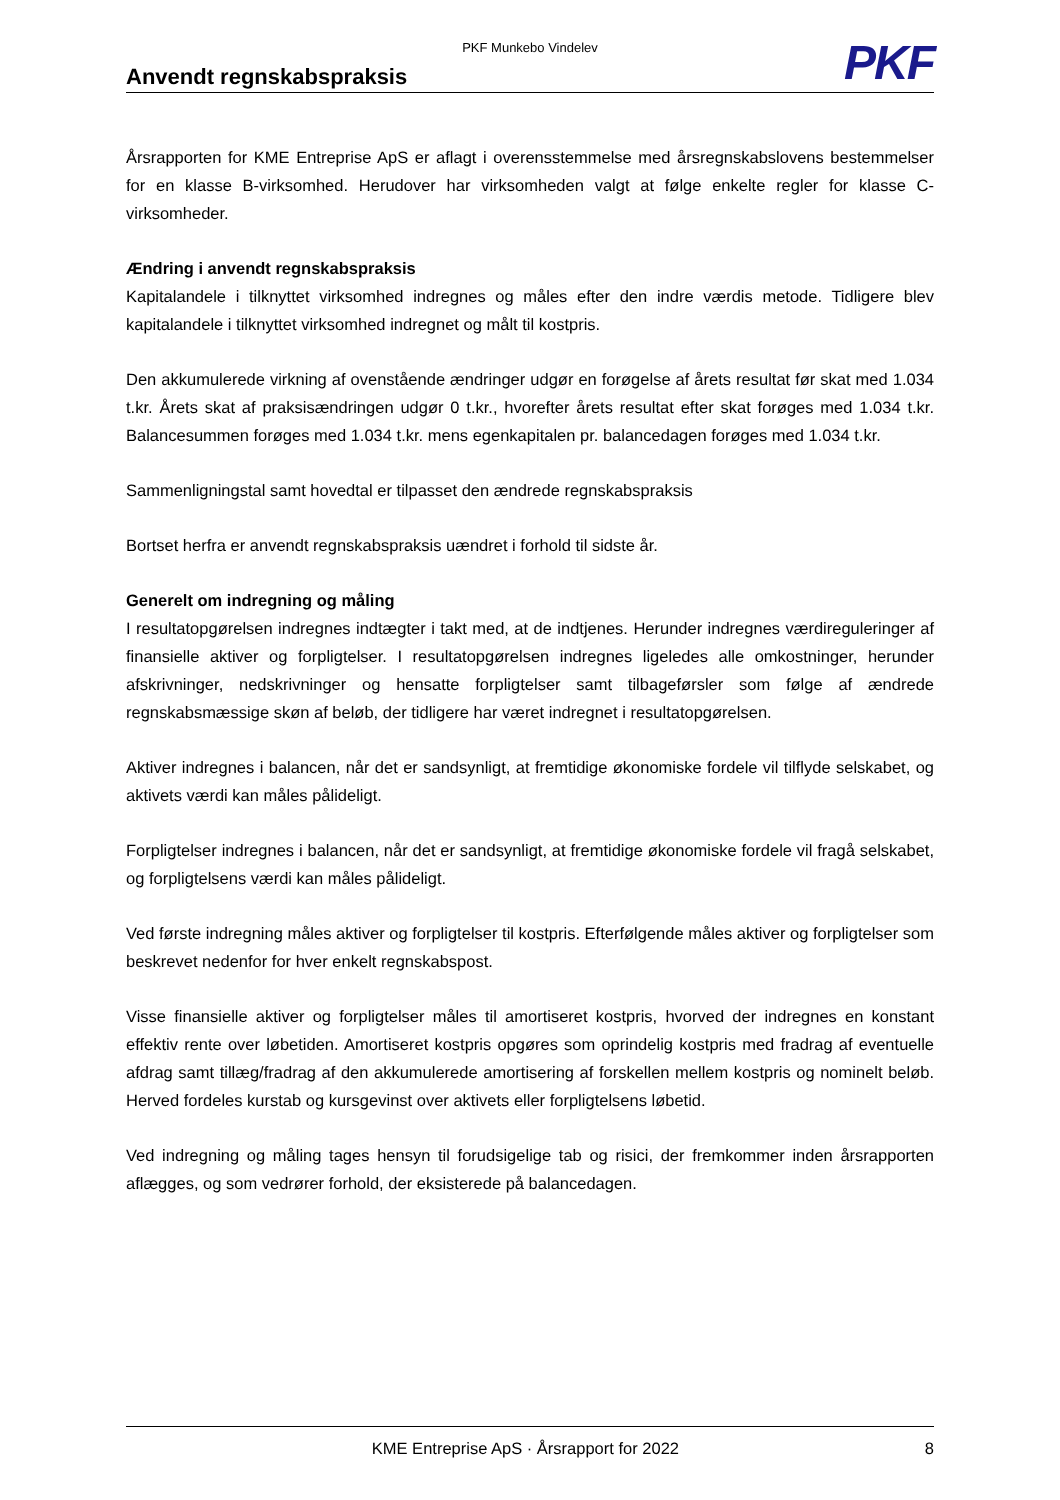PKF Munkebo Vindelev
Anvendt regnskabspraksis
PKF
Årsrapporten for KME Entreprise ApS er aflagt i overensstemmelse med årsregnskabslovens bestemmelser for en klasse B-virksomhed. Herudover har virksomheden valgt at følge enkelte regler for klasse C-virksomheder.
Ændring i anvendt regnskabspraksis
Kapitalandele i tilknyttet virksomhed indregnes og måles efter den indre værdis metode. Tidligere blev kapitalandele i tilknyttet virksomhed indregnet og målt til kostpris.
Den akkumulerede virkning af ovenstående ændringer udgør en forøgelse af årets resultat før skat med 1.034 t.kr. Årets skat af praksisændringen udgør 0 t.kr., hvorefter årets resultat efter skat forøges med 1.034 t.kr. Balancesummen forøges med 1.034 t.kr. mens egenkapitalen pr. balancedagen forøges med 1.034 t.kr.
Sammenligningstal samt hovedtal er tilpasset den ændrede regnskabspraksis
Bortset herfra er anvendt regnskabspraksis uændret i forhold til sidste år.
Generelt om indregning og måling
I resultatopgørelsen indregnes indtægter i takt med, at de indtjenes. Herunder indregnes værdireguleringer af finansielle aktiver og forpligtelser. I resultatopgørelsen indregnes ligeledes alle omkostninger, herunder afskrivninger, nedskrivninger og hensatte forpligtelser samt tilbageførsler som følge af ændrede regnskabsmæssige skøn af beløb, der tidligere har været indregnet i resultatopgørelsen.
Aktiver indregnes i balancen, når det er sandsynligt, at fremtidige økonomiske fordele vil tilflyde selskabet, og aktivets værdi kan måles pålideligt.
Forpligtelser indregnes i balancen, når det er sandsynligt, at fremtidige økonomiske fordele vil fragå selskabet, og forpligtelsens værdi kan måles pålideligt.
Ved første indregning måles aktiver og forpligtelser til kostpris. Efterfølgende måles aktiver og forpligtelser som beskrevet nedenfor for hver enkelt regnskabspost.
Visse finansielle aktiver og forpligtelser måles til amortiseret kostpris, hvorved der indregnes en konstant effektiv rente over løbetiden. Amortiseret kostpris opgøres som oprindelig kostpris med fradrag af eventuelle afdrag samt tillæg/fradrag af den akkumulerede amortisering af forskellen mellem kostpris og nominelt beløb. Herved fordeles kurstab og kursgevinst over aktivets eller forpligtelsens løbetid.
Ved indregning og måling tages hensyn til forudsigelige tab og risici, der fremkommer inden årsrapporten aflægges, og som vedrører forhold, der eksisterede på balancedagen.
KME Entreprise ApS · Årsrapport for 2022 8